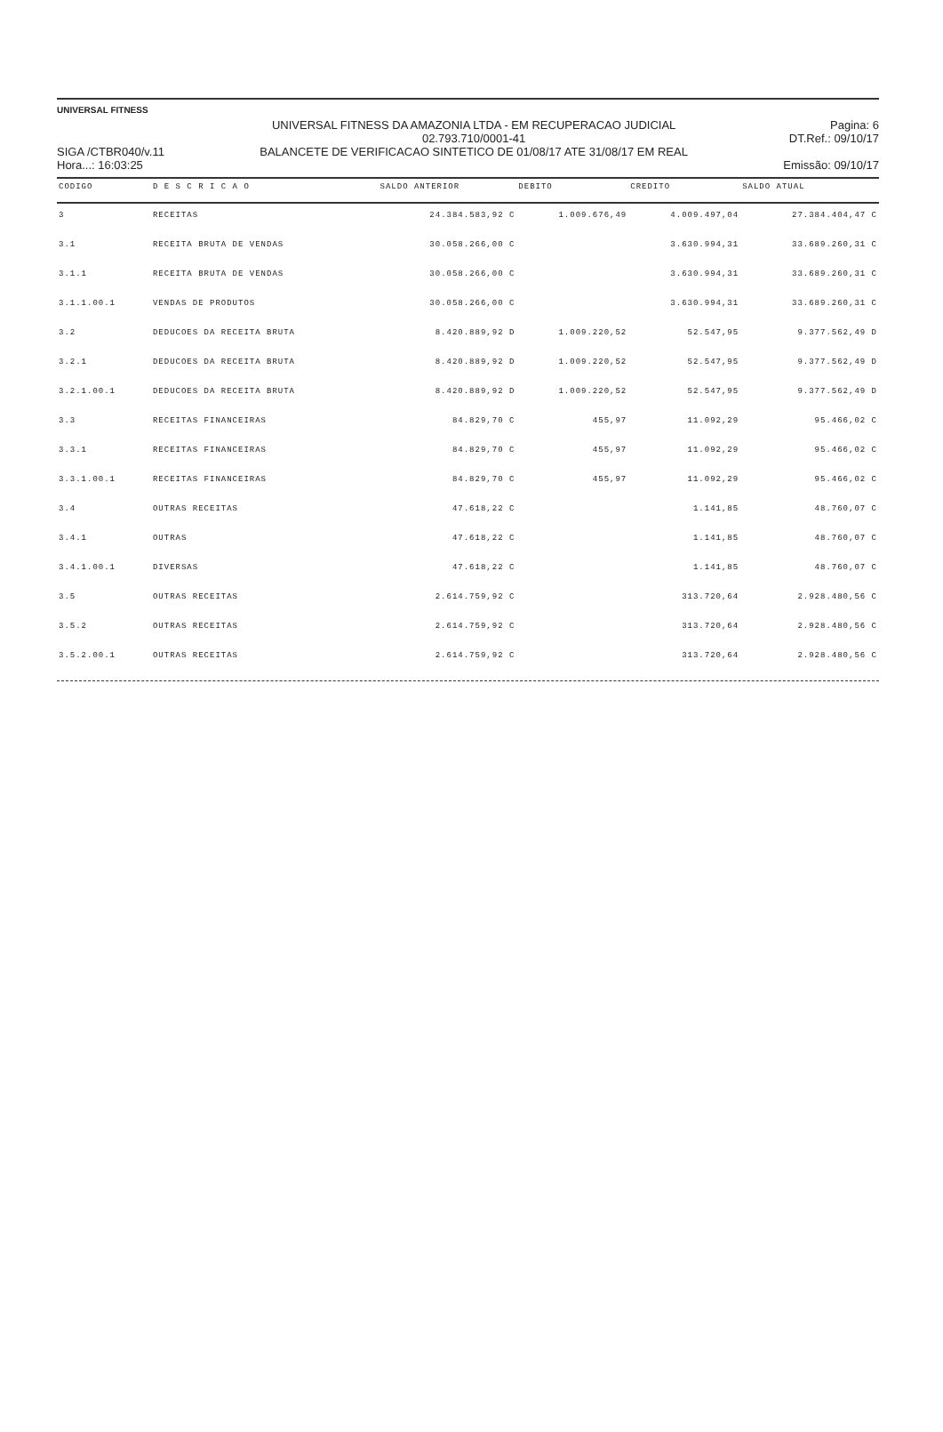UNIVERSAL FITNESS
SIGA /CTBR040/v.11
Hora...: 16:03:25
UNIVERSAL FITNESS DA AMAZONIA LTDA - EM RECUPERACAO JUDICIAL
02.793.710/0001-41
BALANCETE DE VERIFICACAO SINTETICO DE 01/08/17 ATE 31/08/17 EM REAL
Pagina: 6
DT.Ref.: 09/10/17
Emissão: 09/10/17
| CODIGO | D E S C R I C A O | SALDO ANTERIOR | DEBITO | CREDITO | SALDO ATUAL |
| --- | --- | --- | --- | --- | --- |
| 3 | RECEITAS | 24.384.583,92 C | 1.009.676,49 | 4.009.497,04 | 27.384.404,47 C |
| 3.1 | RECEITA BRUTA DE VENDAS | 30.058.266,00 C | | 3.630.994,31 | 33.689.260,31 C |
| 3.1.1 | RECEITA BRUTA DE VENDAS | 30.058.266,00 C | | 3.630.994,31 | 33.689.260,31 C |
| 3.1.1.00.1 | VENDAS DE PRODUTOS | 30.058.266,00 C | | 3.630.994,31 | 33.689.260,31 C |
| 3.2 | DEDUCOES DA RECEITA BRUTA | 8.420.889,92 D | 1.009.220,52 | 52.547,95 | 9.377.562,49 D |
| 3.2.1 | DEDUCOES DA RECEITA BRUTA | 8.420.889,92 D | 1.009.220,52 | 52.547,95 | 9.377.562,49 D |
| 3.2.1.00.1 | DEDUCOES DA RECEITA BRUTA | 8.420.889,92 D | 1.009.220,52 | 52.547,95 | 9.377.562,49 D |
| 3.3 | RECEITAS FINANCEIRAS | 84.829,70 C | 455,97 | 11.092,29 | 95.466,02 C |
| 3.3.1 | RECEITAS FINANCEIRAS | 84.829,70 C | 455,97 | 11.092,29 | 95.466,02 C |
| 3.3.1.00.1 | RECEITAS FINANCEIRAS | 84.829,70 C | 455,97 | 11.092,29 | 95.466,02 C |
| 3.4 | OUTRAS RECEITAS | 47.618,22 C | | 1.141,85 | 48.760,07 C |
| 3.4.1 | OUTRAS | 47.618,22 C | | 1.141,85 | 48.760,07 C |
| 3.4.1.00.1 | DIVERSAS | 47.618,22 C | | 1.141,85 | 48.760,07 C |
| 3.5 | OUTRAS RECEITAS | 2.614.759,92 C | | 313.720,64 | 2.928.480,56 C |
| 3.5.2 | OUTRAS RECEITAS | 2.614.759,92 C | | 313.720,64 | 2.928.480,56 C |
| 3.5.2.00.1 | OUTRAS RECEITAS | 2.614.759,92 C | | 313.720,64 | 2.928.480,56 C |